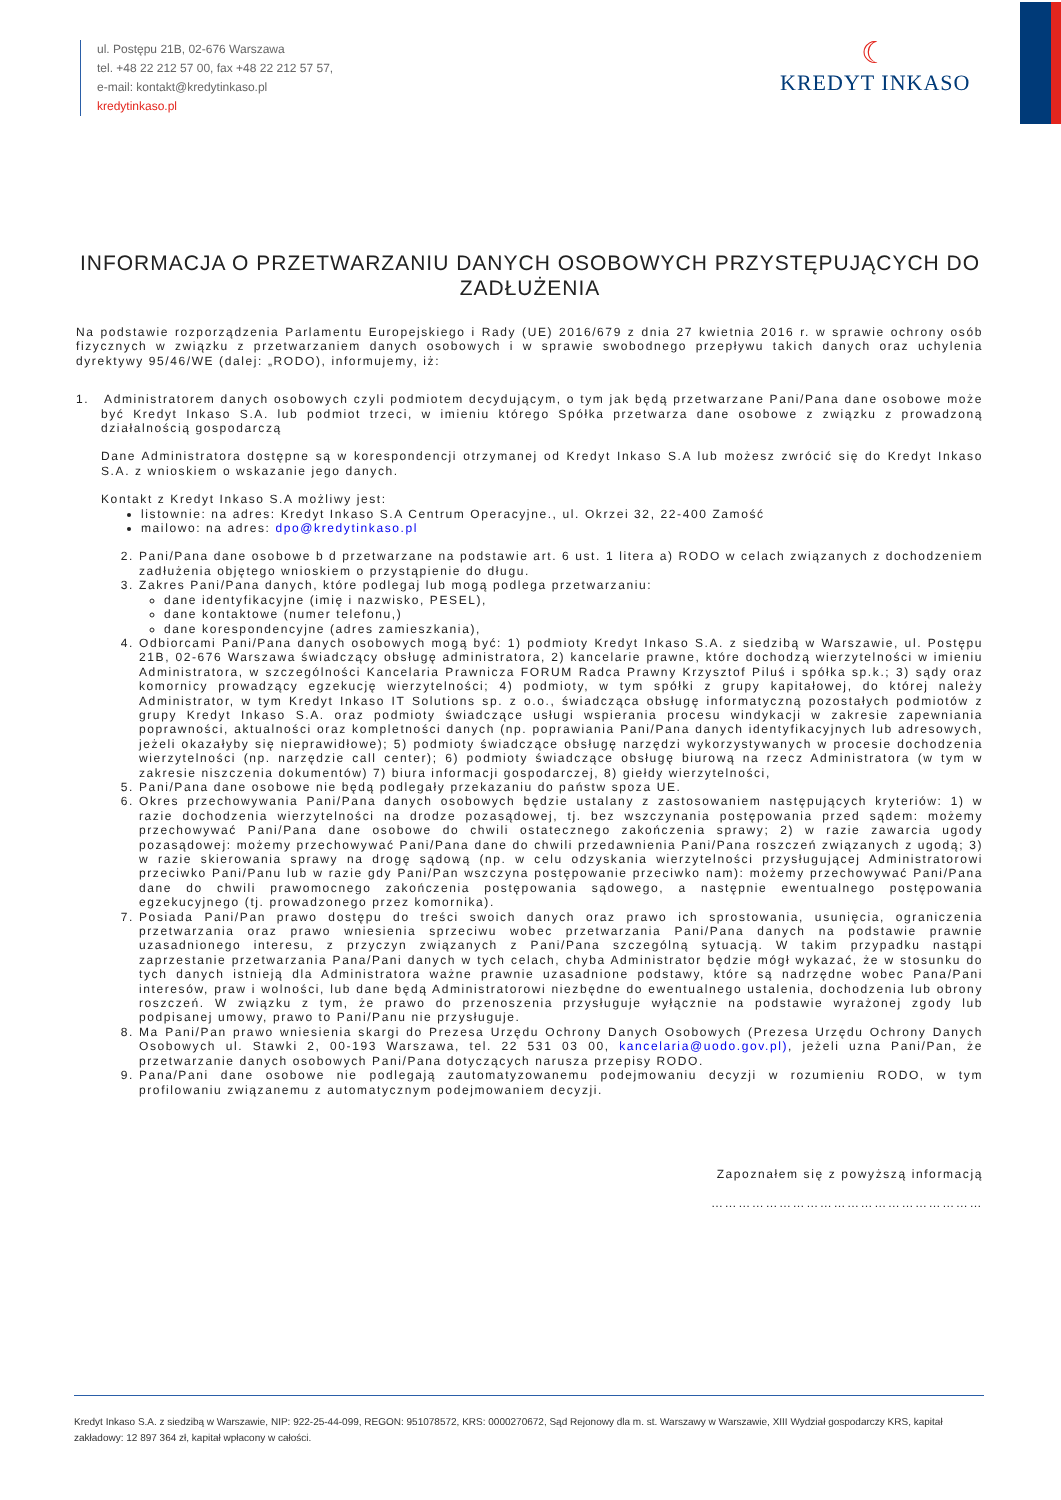ul. Postępu 21B, 02-676 Warszawa
tel. +48 22 212 57 00, fax +48 22 212 57 57,
e-mail: kontakt@kredytinkaso.pl
kredytinkaso.pl
☾
KREDYT INKASO
INFORMACJA O PRZETWARZANIU DANYCH OSOBOWYCH PRZYSTĘPUJĄCYCH DO ZADŁUŻENIA
Na podstawie rozporządzenia Parlamentu Europejskiego i Rady (UE) 2016/679 z dnia 27 kwietnia 2016 r. w sprawie ochrony osób fizycznych w związku z przetwarzaniem danych osobowych i w sprawie swobodnego przepływu takich danych oraz uchylenia dyrektywy 95/46/WE (dalej: „RODO), informujemy, iż:
1. Administratorem danych osobowych czyli podmiotem decydującym, o tym jak będą przetwarzane Pani/Pana dane osobowe może być Kredyt Inkaso S.A. lub podmiot trzeci, w imieniu którego Spółka przetwarza dane osobowe z związku z prowadzoną działalnością gospodarczą
Dane Administratora dostępne są w korespondencji otrzymanej od Kredyt Inkaso S.A lub możesz zwrócić się do Kredyt Inkaso S.A. z wnioskiem o wskazanie jego danych.
Kontakt z Kredyt Inkaso S.A możliwy jest:
listownie: na adres: Kredyt Inkaso S.A Centrum Operacyjne., ul. Okrzei 32, 22-400 Zamość
mailowo: na adres: dpo@kredytinkaso.pl
2. Pani/Pana dane osobowe b d przetwarzane na podstawie art. 6 ust. 1 litera a) RODO w celach związanych z dochodzeniem zadłużenia objętego wnioskiem o przystąpienie do długu.
3. Zakres Pani/Pana danych, które podlegaj lub mogą podlega przetwarzaniu:
dane identyfikacyjne (imię i nazwisko, PESEL),
dane kontaktowe (numer telefonu,)
dane korespondencyjne (adres zamieszkania),
4. Odbiorcami Pani/Pana danych osobowych mogą być: 1) podmioty Kredyt Inkaso S.A. z siedzibą w Warszawie, ul. Postępu 21B, 02-676 Warszawa świadczący obsługę administratora, 2) kancelarie prawne, które dochodzą wierzytelności w imieniu Administratora, w szczególności Kancelaria Prawnicza FORUM Radca Prawny Krzysztof Piluś i spółka sp.k.; 3) sądy oraz komornicy prowadzący egzekucję wierzytelności; 4) podmioty, w tym spółki z grupy kapitałowej, do której należy Administrator, w tym Kredyt Inkaso IT Solutions sp. z o.o., świadcząca obsługę informatyczną pozostałych podmiotów z grupy Kredyt Inkaso S.A. oraz podmioty świadczące usługi wspierania procesu windykacji w zakresie zapewniania poprawności, aktualności oraz kompletności danych (np. poprawiania Pani/Pana danych identyfikacyjnych lub adresowych, jeżeli okazałyby się nieprawidłowe); 5) podmioty świadczące obsługę narzędzi wykorzystywanych w procesie dochodzenia wierzytelności (np. narzędzie call center); 6) podmioty świadczące obsługę biurową na rzecz Administratora (w tym w zakresie niszczenia dokumentów) 7) biura informacji gospodarczej, 8) giełdy wierzytelności,
5. Pani/Pana dane osobowe nie będą podlegały przekazaniu do państw spoza UE.
6. Okres przechowywania Pani/Pana danych osobowych będzie ustalany z zastosowaniem następujących kryteriów: 1) w razie dochodzenia wierzytelności na drodze pozasądowej, tj. bez wszczynania postępowania przed sądem: możemy przechowywać Pani/Pana dane osobowe do chwili ostatecznego zakończenia sprawy; 2) w razie zawarcia ugody pozasądowej: możemy przechowywać Pani/Pana dane do chwili przedawnienia Pani/Pana roszczeń związanych z ugodą; 3) w razie skierowania sprawy na drogę sądową (np. w celu odzyskania wierzytelności przysługującej Administratorowi przeciwko Pani/Panu lub w razie gdy Pani/Pan wszczyna postępowanie przeciwko nam): możemy przechowywać Pani/Pana dane do chwili prawomocnego zakończenia postępowania sądowego, a następnie ewentualnego postępowania egzekucyjnego (tj. prowadzonego przez komornika).
7. Posiada Pani/Pan prawo dostępu do treści swoich danych oraz prawo ich sprostowania, usunięcia, ograniczenia przetwarzania oraz prawo wniesienia sprzeciwu wobec przetwarzania Pani/Pana danych na podstawie prawnie uzasadnionego interesu, z przyczyn związanych z Pani/Pana szczególną sytuacją. W takim przypadku nastąpi zaprzestanie przetwarzania Pana/Pani danych w tych celach, chyba Administrator będzie mógł wykazać, że w stosunku do tych danych istnieją dla Administratora ważne prawnie uzasadnione podstawy, które są nadrzędne wobec Pana/Pani interesów, praw i wolności, lub dane będą Administratorowi niezbędne do ewentualnego ustalenia, dochodzenia lub obrony roszczeń. W związku z tym, że prawo do przenoszenia przysługuje wyłącznie na podstawie wyrażonej zgody lub podpisanej umowy, prawo to Pani/Panu nie przysługuje.
8. Ma Pani/Pan prawo wniesienia skargi do Prezesa Urzędu Ochrony Danych Osobowych (Prezesa Urzędu Ochrony Danych Osobowych ul. Stawki 2, 00-193 Warszawa, tel. 22 531 03 00, kancelaria@uodo.gov.pl), jeżeli uzna Pani/Pan, że przetwarzanie danych osobowych Pani/Pana dotyczących narusza przepisy RODO.
9. Pana/Pani dane osobowe nie podlegają zautomatyzowanemu podejmowaniu decyzji w rozumieniu RODO, w tym profilowaniu związanemu z automatycznym podejmowaniem decyzji.
Zapoznałem się z powyższą informacją
……………………………………………………
Kredyt Inkaso S.A. z siedzibą w Warszawie, NIP: 922-25-44-099, REGON: 951078572, KRS: 0000270672, Sąd Rejonowy dla m. st. Warszawy w Warszawie, XIII Wydział gospodarczy KRS, kapitał zakładowy: 12 897 364 zł, kapitał wpłacony w całości.